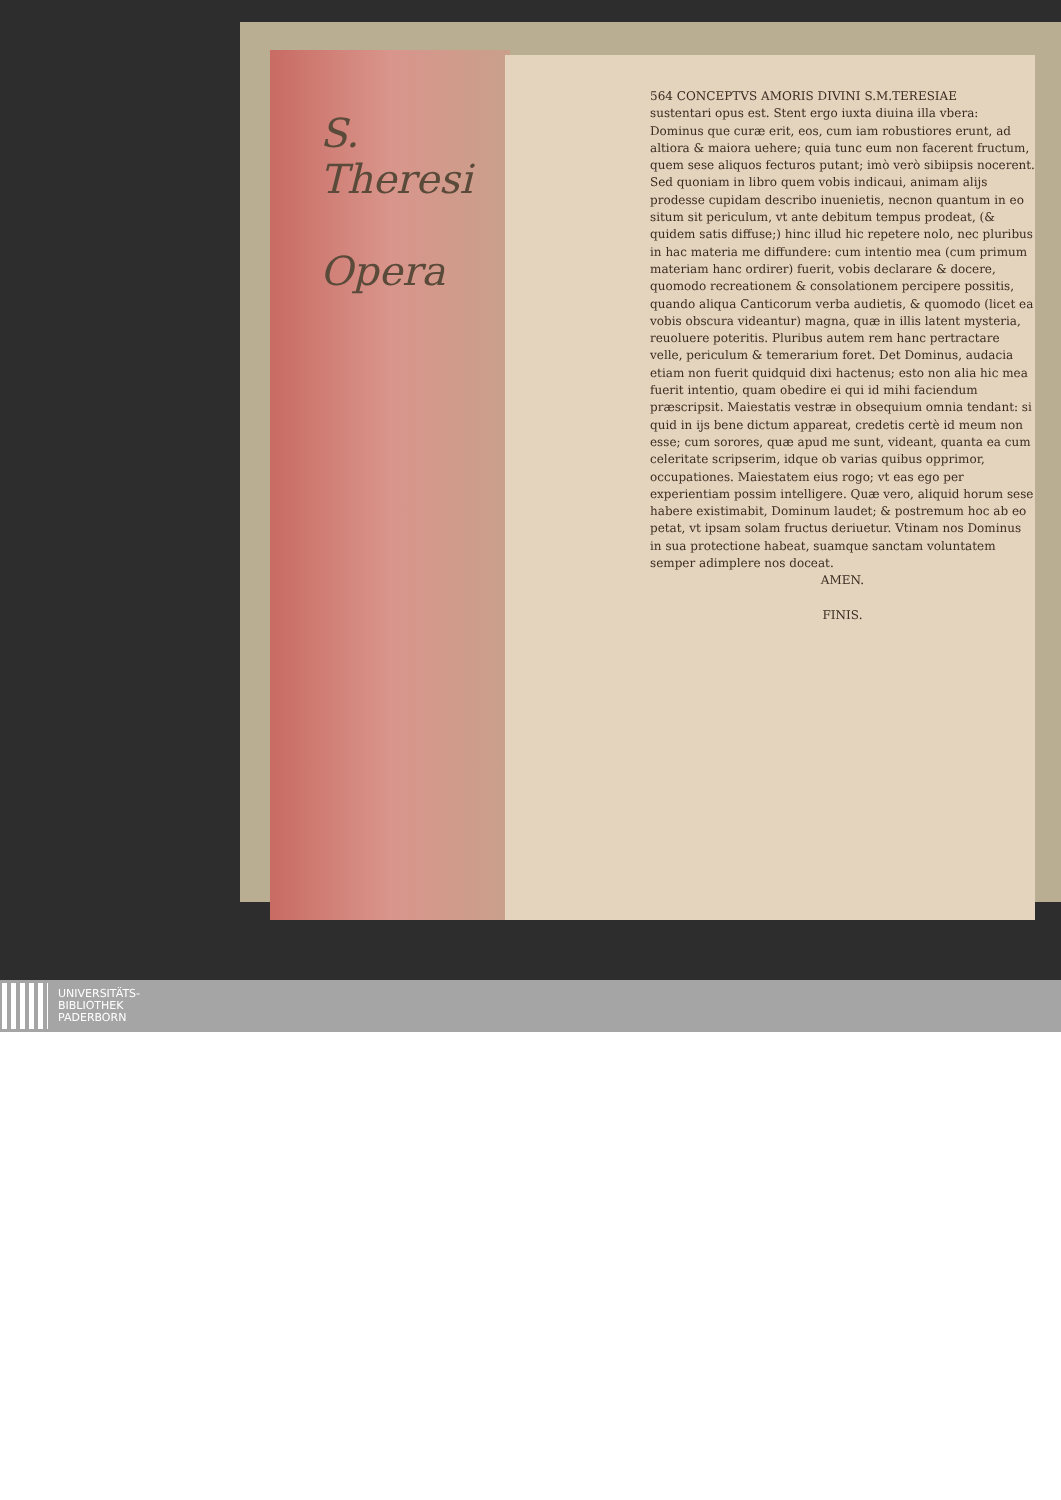S.
Theresi
Opera
564 CONCEPTVS AMORIS DIVINI S.M.TERESIAE
sustentari opus est. Stent ergo iuxta diuina illa vbera: Dominus que curæ erit, eos, cum iam robustiores erunt, ad altiora & maiora uehere; quia tunc eum non facerent fructum, quem sese aliquos fecturos putant; imò verò sibiipsis nocerent. Sed quoniam in libro quem vobis indicaui, animam alijs prodesse cupidam describo inuenietis, necnon quantum in eo situm sit periculum, vt ante debitum tempus prodeat, (& quidem satis diffuse;) hinc illud hic repetere nolo, nec pluribus in hac materia me diffundere: cum intentio mea (cum primum materiam hanc ordirer) fuerit, vobis declarare & docere, quomodo recreationem & consolationem percipere possitis, quando aliqua Canticorum verba audietis, & quomodo (licet ea vobis obscura videantur) magna, quæ in illis latent mysteria, reuoluere poteritis. Pluribus autem rem hanc pertractare velle, periculum & temerarium foret. Det Dominus, audacia etiam non fuerit quidquid dixi hactenus; esto non alia hic mea fuerit intentio, quam obedire ei qui id mihi faciendum præscripsit. Maiestatis vestræ in obsequium omnia tendant: si quid in ijs bene dictum appareat, credetis certè id meum non esse; cum sorores, quæ apud me sunt, videant, quanta ea cum celeritate scripserim, idque ob varias quibus opprimor, occupationes. Maiestatem eius rogo; vt eas ego per experientiam possim intelligere. Quæ vero, aliquid horum sese habere existimabit, Dominum laudet; & postremum hoc ab eo petat, vt ipsam solam fructus deriuetur. Vtinam nos Dominus in sua protectione habeat, suamque sanctam voluntatem semper adimplere nos doceat.
AMEN.
FINIS.
UNIVERSITÄTS-
BIBLIOTHEK
PADERBORN